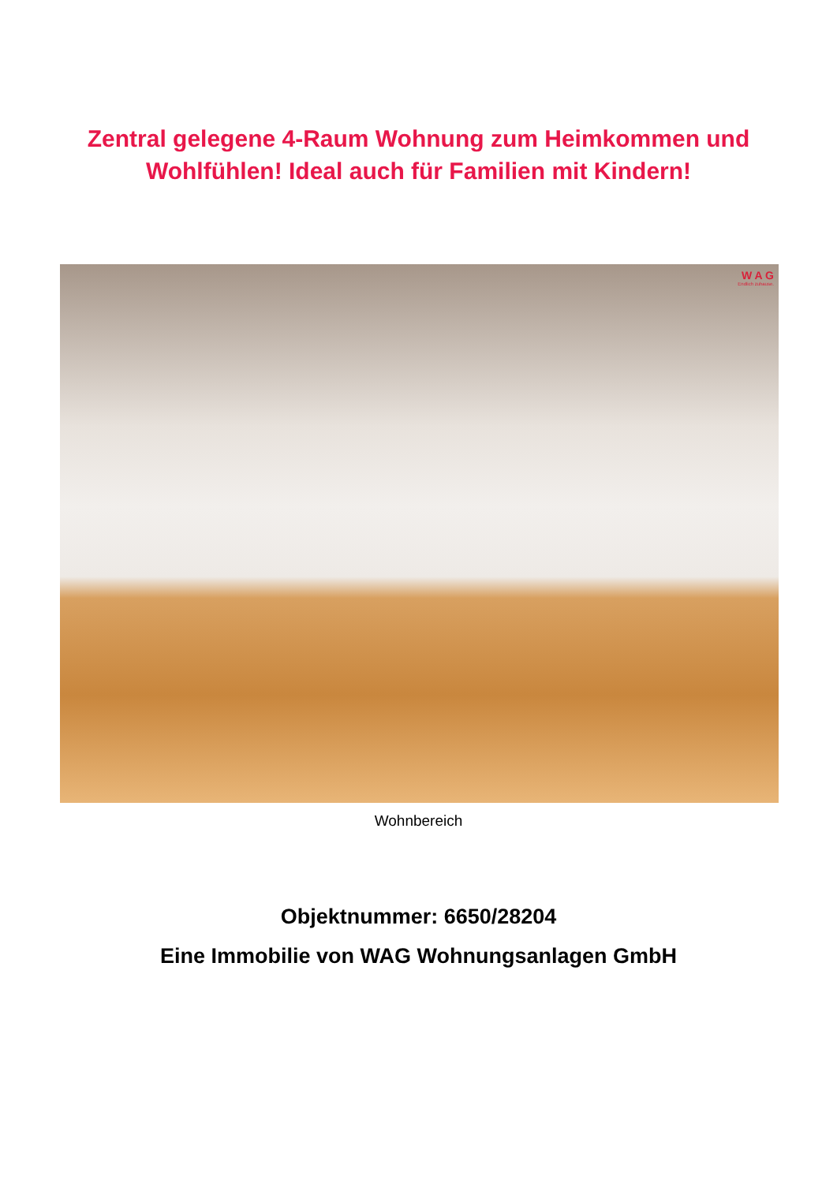Zentral gelegene 4-Raum Wohnung zum Heimkommen und
Wohlfühlen! Ideal auch für Familien mit Kindern!
W A G
Endlich zuhause.
Wohnbereich
Objektnummer: 6650/28204
Eine Immobilie von WAG Wohnungsanlagen GmbH